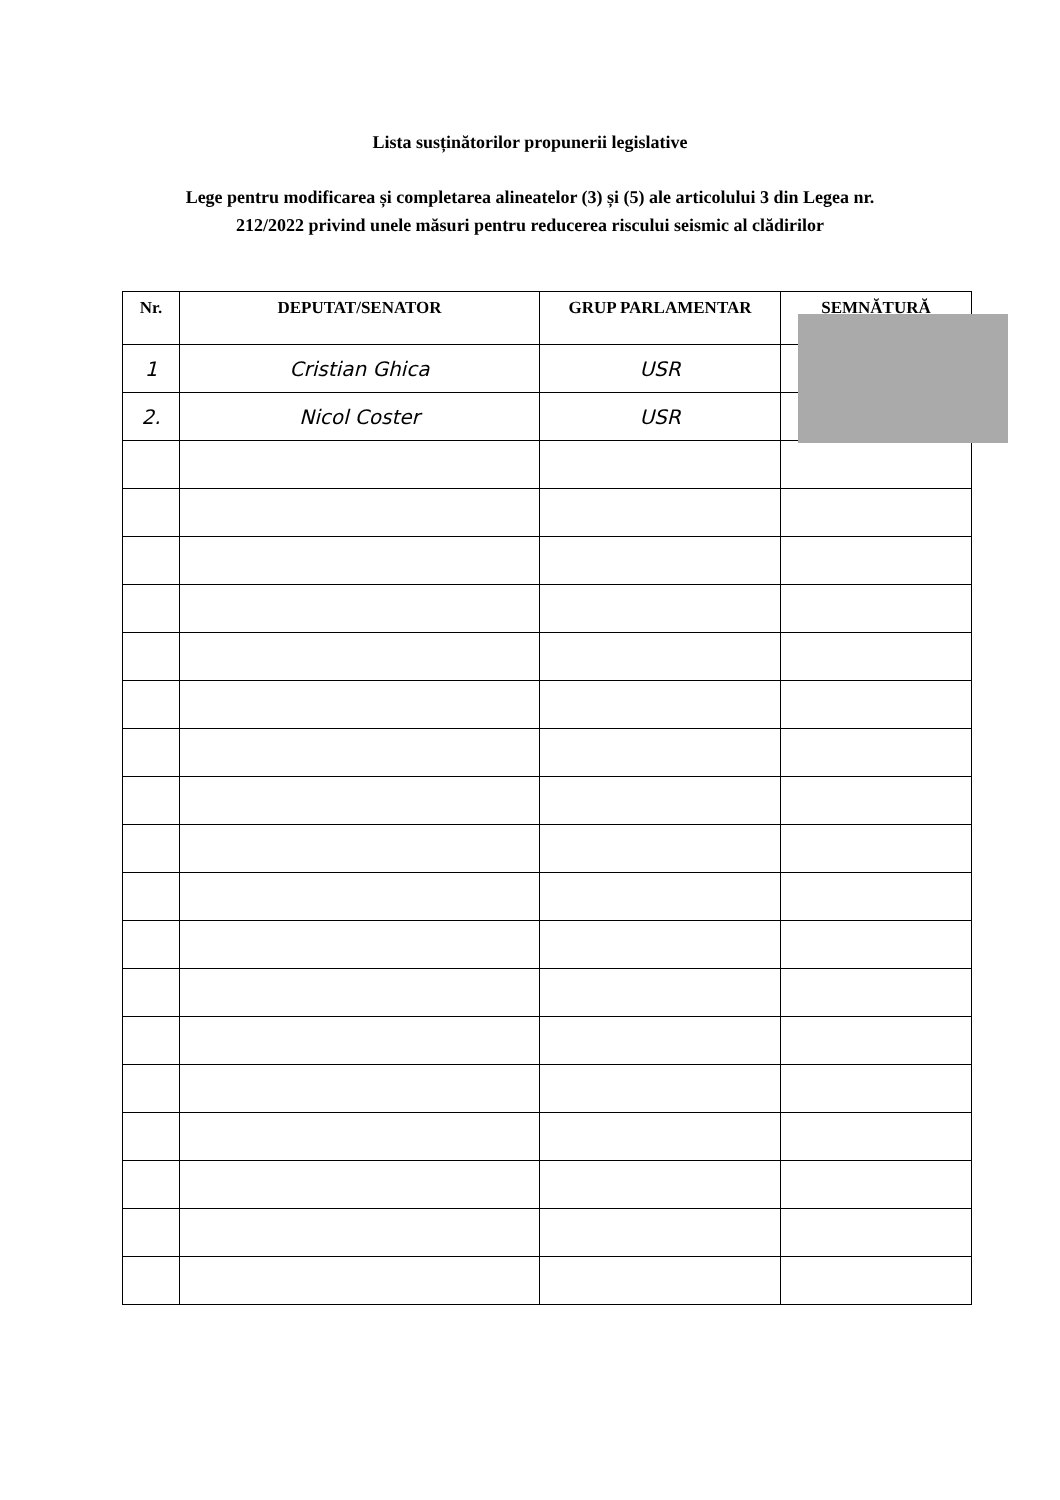Lista susținătorilor propunerii legislative
Lege pentru modificarea și completarea alineatelor (3) și (5) ale articolului 3 din Legea nr.
212/2022 privind unele măsuri pentru reducerea riscului seismic al clădirilor
| Nr. | DEPUTAT/SENATOR | GRUP PARLAMENTAR | SEMNĂTURĂ |
| --- | --- | --- | --- |
| 1 | Cristian Ghica | USR | |
| 2. | Nicol Coster | USR | |